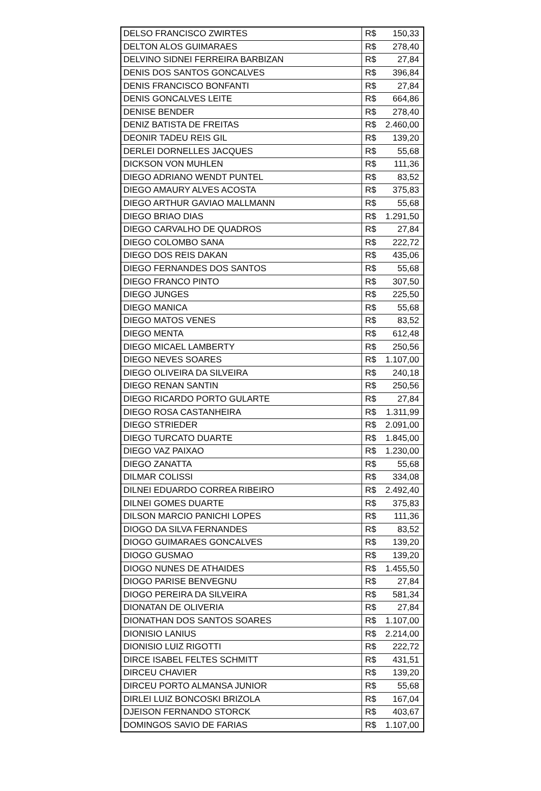| DELSO FRANCISCO ZWIRTES | R$ 150,33 |
| DELTON ALOS GUIMARAES | R$ 278,40 |
| DELVINO SIDNEI FERREIRA BARBIZAN | R$ 27,84 |
| DENIS DOS SANTOS GONCALVES | R$ 396,84 |
| DENIS FRANCISCO BONFANTI | R$ 27,84 |
| DENIS GONCALVES LEITE | R$ 664,86 |
| DENISE BENDER | R$ 278,40 |
| DENIZ BATISTA DE FREITAS | R$ 2.460,00 |
| DEONIR TADEU REIS GIL | R$ 139,20 |
| DERLEI DORNELLES JACQUES | R$ 55,68 |
| DICKSON VON MUHLEN | R$ 111,36 |
| DIEGO ADRIANO WENDT PUNTEL | R$ 83,52 |
| DIEGO AMAURY ALVES ACOSTA | R$ 375,83 |
| DIEGO ARTHUR GAVIAO MALLMANN | R$ 55,68 |
| DIEGO BRIAO DIAS | R$ 1.291,50 |
| DIEGO CARVALHO DE QUADROS | R$ 27,84 |
| DIEGO COLOMBO SANA | R$ 222,72 |
| DIEGO DOS REIS DAKAN | R$ 435,06 |
| DIEGO FERNANDES DOS SANTOS | R$ 55,68 |
| DIEGO FRANCO PINTO | R$ 307,50 |
| DIEGO JUNGES | R$ 225,50 |
| DIEGO MANICA | R$ 55,68 |
| DIEGO MATOS VENES | R$ 83,52 |
| DIEGO MENTA | R$ 612,48 |
| DIEGO MICAEL LAMBERTY | R$ 250,56 |
| DIEGO NEVES SOARES | R$ 1.107,00 |
| DIEGO OLIVEIRA DA SILVEIRA | R$ 240,18 |
| DIEGO RENAN SANTIN | R$ 250,56 |
| DIEGO RICARDO PORTO GULARTE | R$ 27,84 |
| DIEGO ROSA CASTANHEIRA | R$ 1.311,99 |
| DIEGO STRIEDER | R$ 2.091,00 |
| DIEGO TURCATO DUARTE | R$ 1.845,00 |
| DIEGO VAZ PAIXAO | R$ 1.230,00 |
| DIEGO ZANATTA | R$ 55,68 |
| DILMAR COLISSI | R$ 334,08 |
| DILNEI EDUARDO CORREA RIBEIRO | R$ 2.492,40 |
| DILNEI GOMES DUARTE | R$ 375,83 |
| DILSON MARCIO PANICHI LOPES | R$ 111,36 |
| DIOGO DA SILVA FERNANDES | R$ 83,52 |
| DIOGO GUIMARAES GONCALVES | R$ 139,20 |
| DIOGO GUSMAO | R$ 139,20 |
| DIOGO NUNES DE ATHAIDES | R$ 1.455,50 |
| DIOGO PARISE BENVEGNU | R$ 27,84 |
| DIOGO PEREIRA DA SILVEIRA | R$ 581,34 |
| DIONATAN DE OLIVERIA | R$ 27,84 |
| DIONATHAN DOS SANTOS SOARES | R$ 1.107,00 |
| DIONISIO LANIUS | R$ 2.214,00 |
| DIONISIO LUIZ RIGOTTI | R$ 222,72 |
| DIRCE ISABEL FELTES SCHMITT | R$ 431,51 |
| DIRCEU CHAVIER | R$ 139,20 |
| DIRCEU PORTO ALMANSA JUNIOR | R$ 55,68 |
| DIRLEI LUIZ BONCOSKI BRIZOLA | R$ 167,04 |
| DJEISON FERNANDO STORCK | R$ 403,67 |
| DOMINGOS SAVIO DE FARIAS | R$ 1.107,00 |